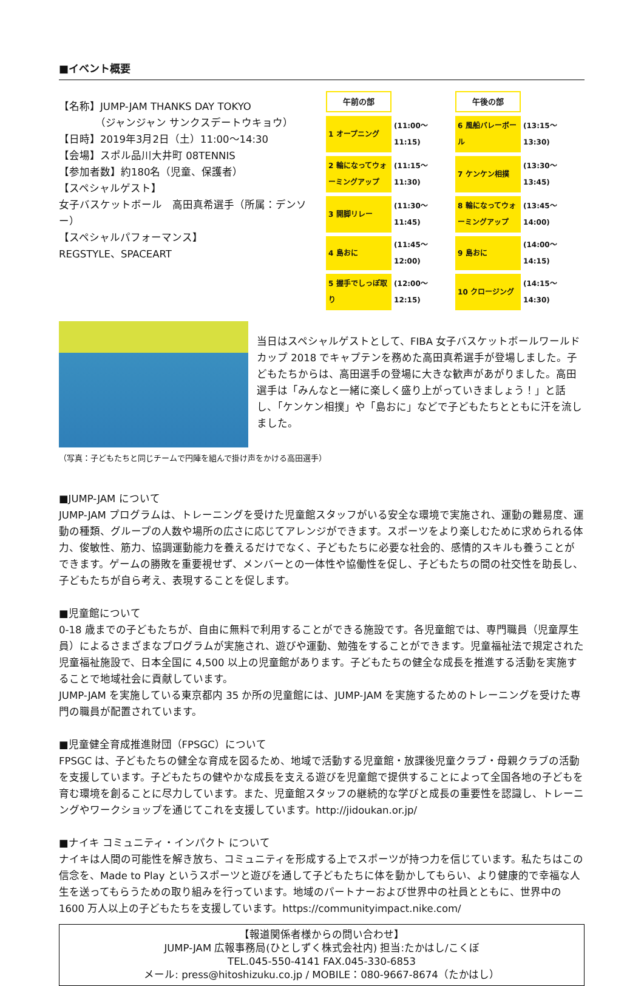■イベント概要
【名称】JUMP-JAM THANKS DAY TOKYO
（ジャンジャン サンクスデートウキョウ）
【日時】2019年3月2日（土）11:00～14:30
【会場】スポル品川大井町 08TENNIS
【参加者数】約180名（児童、保護者）
【スペシャルゲスト】
女子バスケットボール　高田真希選手（所属：デンソー）
【スペシャルパフォーマンス】
REGSTYLE、SPACEART
| 午前の部 | | 午後の部 | |
| 1 オープニング | (11:00～11:15) | 6 風船バレーボール | (13:15～13:30) |
| 2 輪になってウォーミングアップ | (11:15～11:30) | 7 ケンケン相撲 | (13:30～13:45) |
| 3 開脚リレー | (11:30～11:45) | 8 輪になってウォーミングアップ | (13:45～14:00) |
| 4 島おに | (11:45～12:00) | 9 島おに | (14:00～14:15) |
| 5 握手でしっぽ取り | (12:00～12:15) | 10 クロージング | (14:15～14:30) |
当日はスペシャルゲストとして、FIBA 女子バスケットボールワールドカップ 2018 でキャプテンを務めた高田真希選手が登場しました。子どもたちからは、高田選手の登場に大きな歓声があがりました。高田選手は「みんなと一緒に楽しく盛り上がっていきましょう！」と話し、「ケンケン相撲」や「島おに」などで子どもたちとともに汗を流しました。
（写真：子どもたちと同じチームで円陣を組んで掛け声をかける高田選手）
■JUMP-JAM について
JUMP-JAM プログラムは、トレーニングを受けた児童館スタッフがいる安全な環境で実施され、運動の難易度、運動の種類、グループの人数や場所の広さに応じてアレンジができます。スポーツをより楽しむために求められる体力、俊敏性、筋力、協調運動能力を養えるだけでなく、子どもたちに必要な社会的、感情的スキルも養うことができます。ゲームの勝敗を重要視せず、メンバーとの一体性や協働性を促し、子どもたちの間の社交性を助長し、子どもたちが自ら考え、表現することを促します。
■児童館について
0-18 歳までの子どもたちが、自由に無料で利用することができる施設です。各児童館では、専門職員（児童厚生員）によるさまざまなプログラムが実施され、遊びや運動、勉強をすることができます。児童福祉法で規定された児童福祉施設で、日本全国に 4,500 以上の児童館があります。子どもたちの健全な成長を推進する活動を実施することで地域社会に貢献しています。
JUMP-JAM を実施している東京都内 35 か所の児童館には、JUMP-JAM を実施するためのトレーニングを受けた専門の職員が配置されています。
■児童健全育成推進財団（FPSGC）について
FPSGC は、子どもたちの健全な育成を図るため、地域で活動する児童館・放課後児童クラブ・母親クラブの活動を支援しています。子どもたちの健やかな成長を支える遊びを児童館で提供することによって全国各地の子どもを育む環境を創ることに尽力しています。また、児童館スタッフの継続的な学びと成長の重要性を認識し、トレーニングやワークショップを通じてこれを支援しています。http://jidoukan.or.jp/
■ナイキ コミュニティ・インパクト について
ナイキは人間の可能性を解き放ち、コミュニティを形成する上でスポーツが持つ力を信じています。私たちはこの信念を、Made to Play というスポーツと遊びを通して子どもたちに体を動かしてもらい、より健康的で幸福な人生を送ってもらうための取り組みを行っています。地域のパートナーおよび世界中の社員とともに、世界中の 1600 万人以上の子どもたちを支援しています。https://communityimpact.nike.com/
【報道関係者様からの問い合わせ】
JUMP-JAM 広報事務局(ひとしずく株式会社内) 担当:たかはし/こくぼ
TEL.045-550-4141 FAX.045-330-6853
メール: press@hitoshizuku.co.jp / MOBILE：080-9667-8674（たかはし）